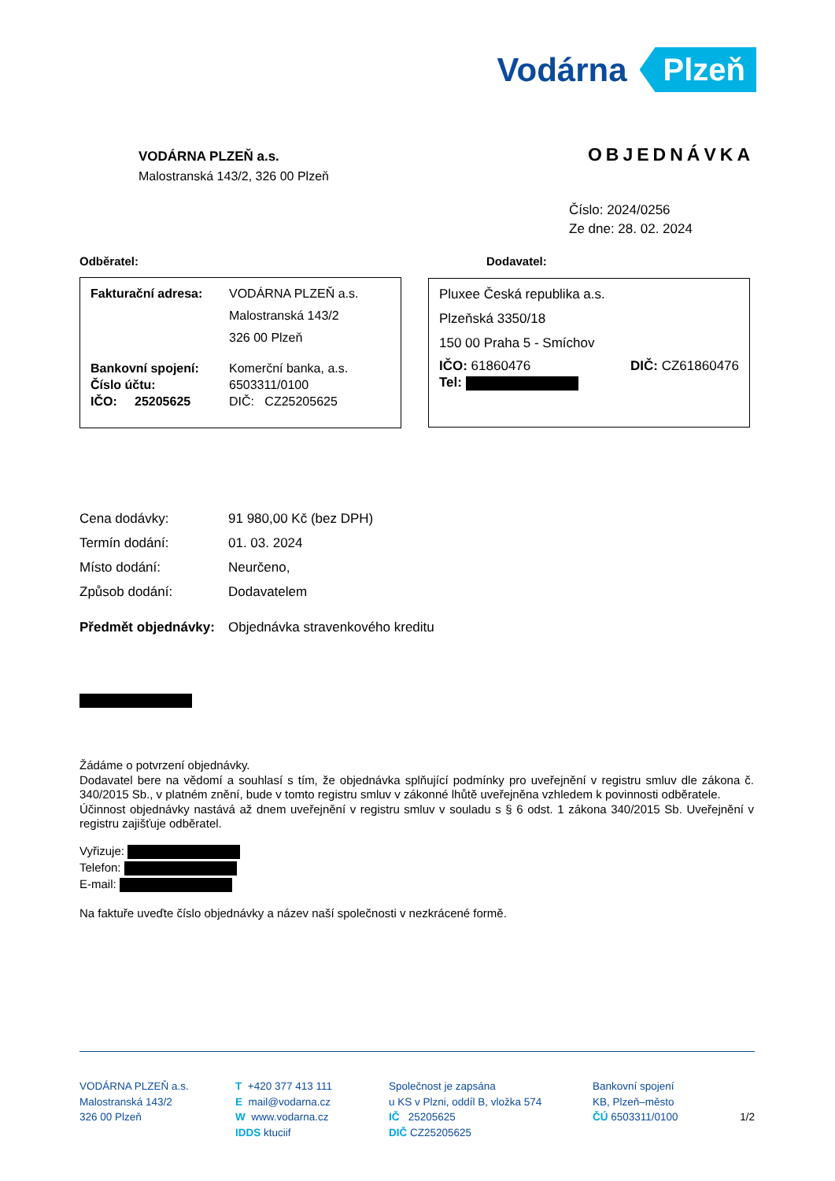Vodárna Plzeň
VODÁRNA PLZEŇ a.s.
Malostranská 143/2, 326 00 Plzeň
OBJEDNÁVKA
Číslo: 2024/0256
Ze dne: 28. 02. 2024
Odběratel: Dodavatel:
Fakturační adresa:
VODÁRNA PLZEŇ a.s.
Malostranská 143/2
326 00 Plzeň
Bankovní spojení:
Komerční banka, a.s.
Číslo účtu:
6503311/0100
IČO: 25205625
DIČ: CZ25205625
Pluxee Česká republika a.s.
Plzeňská 3350/18
150 00 Praha 5 - Smíchov
IČO: 61860476 DIČ: CZ61860476
Tel:
Cena dodávky: 91 980,00 Kč (bez DPH) Termín dodání: 01. 03. 2024 Místo dodání: Neurčeno, Způsob dodání: Dodavatelem Předmět objednávky: Objednávka stravenkového kreditu
Žádáme o potvrzení objednávky.
Dodavatel bere na vědomí a souhlasí s tím, že objednávka splňující podmínky pro uveřejnění v registru smluv dle zákona č. 340/2015 Sb., v platném znění, bude v tomto registru smluv v zákonné lhůtě uveřejněna vzhledem k povinnosti odběratele.
Účinnost objednávky nastává až dnem uveřejnění v registru smluv v souladu s § 6 odst. 1 zákona 340/2015 Sb. Uveřejnění v registru zajišťuje odběratel.
Vyřizuje:
Telefon:
E-mail:
Na faktuře uveďte číslo objednávky a název naší společnosti v nezkrácené formě.
VODÁRNA PLZEŇ a.s.
Malostranská 143/2
326 00 Plzeň
T +420 377 413 111
E mail@vodarna.cz
W www.vodarna.cz
IDDS ktuciif
Společnost je zapsána
u KS v Plzni, oddíl B, vložka 574
IČ 25205625
DIČ CZ25205625
Bankovní spojení
KB, Plzeň–město
ČÚ 6503311/0100
1/2